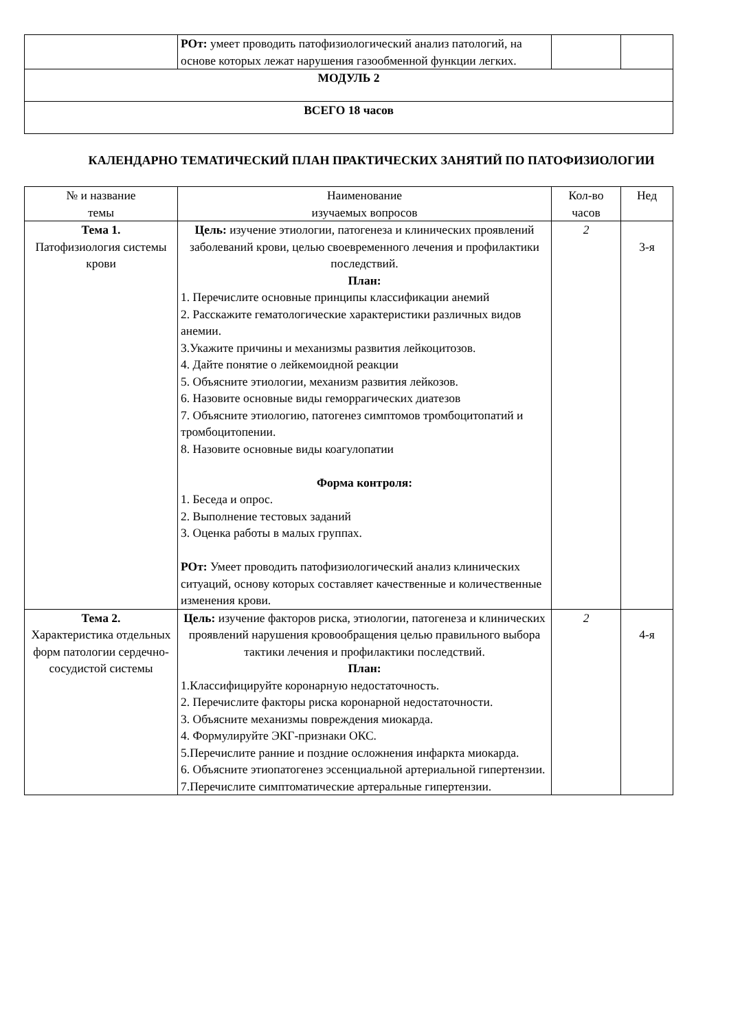| | РОт: умеет проводить патофизиологический анализ патологий, на основе которых лежат нарушения газообменной функции легких. | | |
| МОДУЛЬ 2 | | | |
| ВСЕГО 18 часов | | | |
КАЛЕНДАРНО ТЕМАТИЧЕСКИЙ ПЛАН ПРАКТИЧЕСКИХ ЗАНЯТИЙ ПО ПАТОФИЗИОЛОГИИ
| № и название темы | Наименование изучаемых вопросов | Кол-во часов | Нед |
| Тема 1. Патофизиология системы крови | Цель: изучение этиологии, патогенеза и клинических проявлений заболеваний крови, целью своевременного лечения и профилактики последствий. План: 1. Перечислите основные принципы классификации анемий 2. Расскажите гематологические характеристики различных видов анемии. 3.Укажите причины и механизмы развития лейкоцитозов. 4. Дайте понятие о лейкемоидной реакции 5. Объясните этиологии, механизм развития лейкозов. 6. Назовите основные виды геморрагических диатезов 7. Объясните этиологию, патогенез симптомов тромбоцитопатий и тромбоцитопении. 8. Назовите основные виды коагулопатии Форма контроля: 1. Беседа и опрос. 2. Выполнение тестовых заданий 3. Оценка работы в малых группах. РОт: Умеет проводить патофизиологический анализ клинических ситуаций, основу которых составляет качественные и количественные изменения крови. | 2 | 3-я |
| Тема 2. Характеристика отдельных форм патологии сердечно-сосудистой системы | Цель: изучение факторов риска, этиологии, патогенеза и клинических проявлений нарушения кровообращения целью правильного выбора тактики лечения и профилактики последствий. План: 1.Классифицируйте коронарную недостаточность. 2. Перечислите факторы риска коронарной недостаточности. 3. Объясните механизмы повреждения миокарда. 4. Формулируйте ЭКГ-признаки ОКС. 5.Перечислите ранние и поздние осложнения инфаркта миокарда. 6. Объясните этиопатогенез эссенциальной артериальной гипертензии. 7.Перечислите симптоматические артеральные гипертензии. | 2 | 4-я |